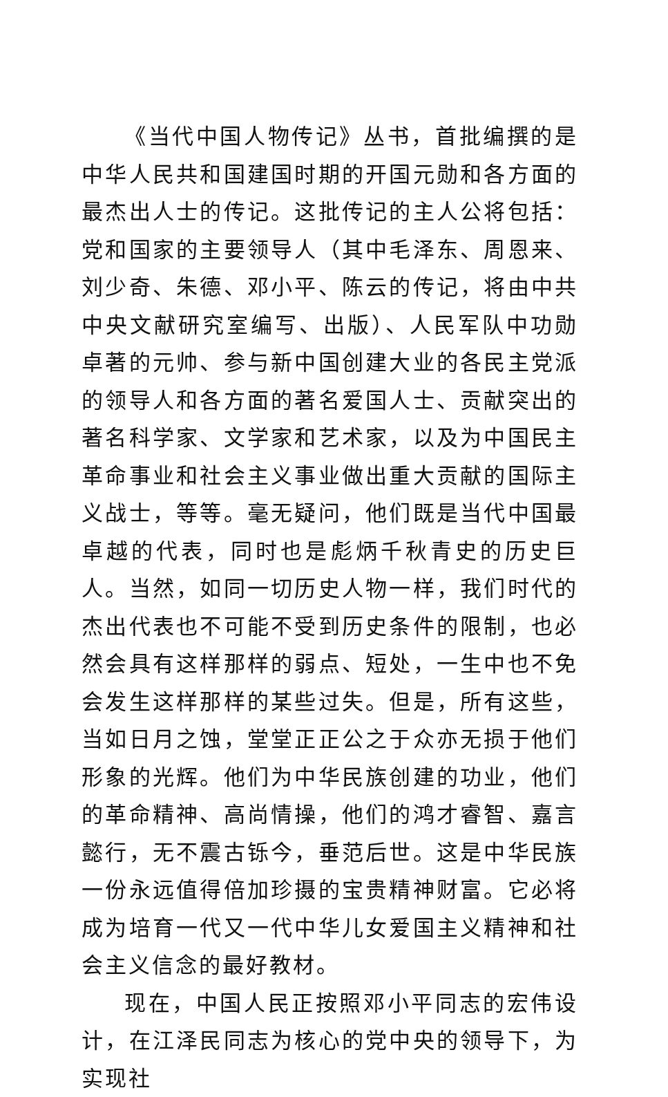《当代中国人物传记》丛书，首批编撰的是中华人民共和国建国时期的开国元勋和各方面的最杰出人士的传记。这批传记的主人公将包括：党和国家的主要领导人（其中毛泽东、周恩来、刘少奇、朱德、邓小平、陈云的传记，将由中共中央文献研究室编写、出版）、人民军队中功勋卓著的元帅、参与新中国创建大业的各民主党派的领导人和各方面的著名爱国人士、贡献突出的著名科学家、文学家和艺术家，以及为中国民主革命事业和社会主义事业做出重大贡献的国际主义战士，等等。毫无疑问，他们既是当代中国最卓越的代表，同时也是彪炳千秋青史的历史巨人。当然，如同一切历史人物一样，我们时代的杰出代表也不可能不受到历史条件的限制，也必然会具有这样那样的弱点、短处，一生中也不免会发生这样那样的某些过失。但是，所有这些，当如日月之蚀，堂堂正正公之于众亦无损于他们形象的光辉。他们为中华民族创建的功业，他们的革命精神、高尚情操，他们的鸿才睿智、嘉言懿行，无不震古铄今，垂范后世。这是中华民族一份永远值得倍加珍摄的宝贵精神财富。它必将成为培育一代又一代中华儿女爱国主义精神和社会主义信念的最好教材。
现在，中国人民正按照邓小平同志的宏伟设计，在江泽民同志为核心的党中央的领导下，为实现社